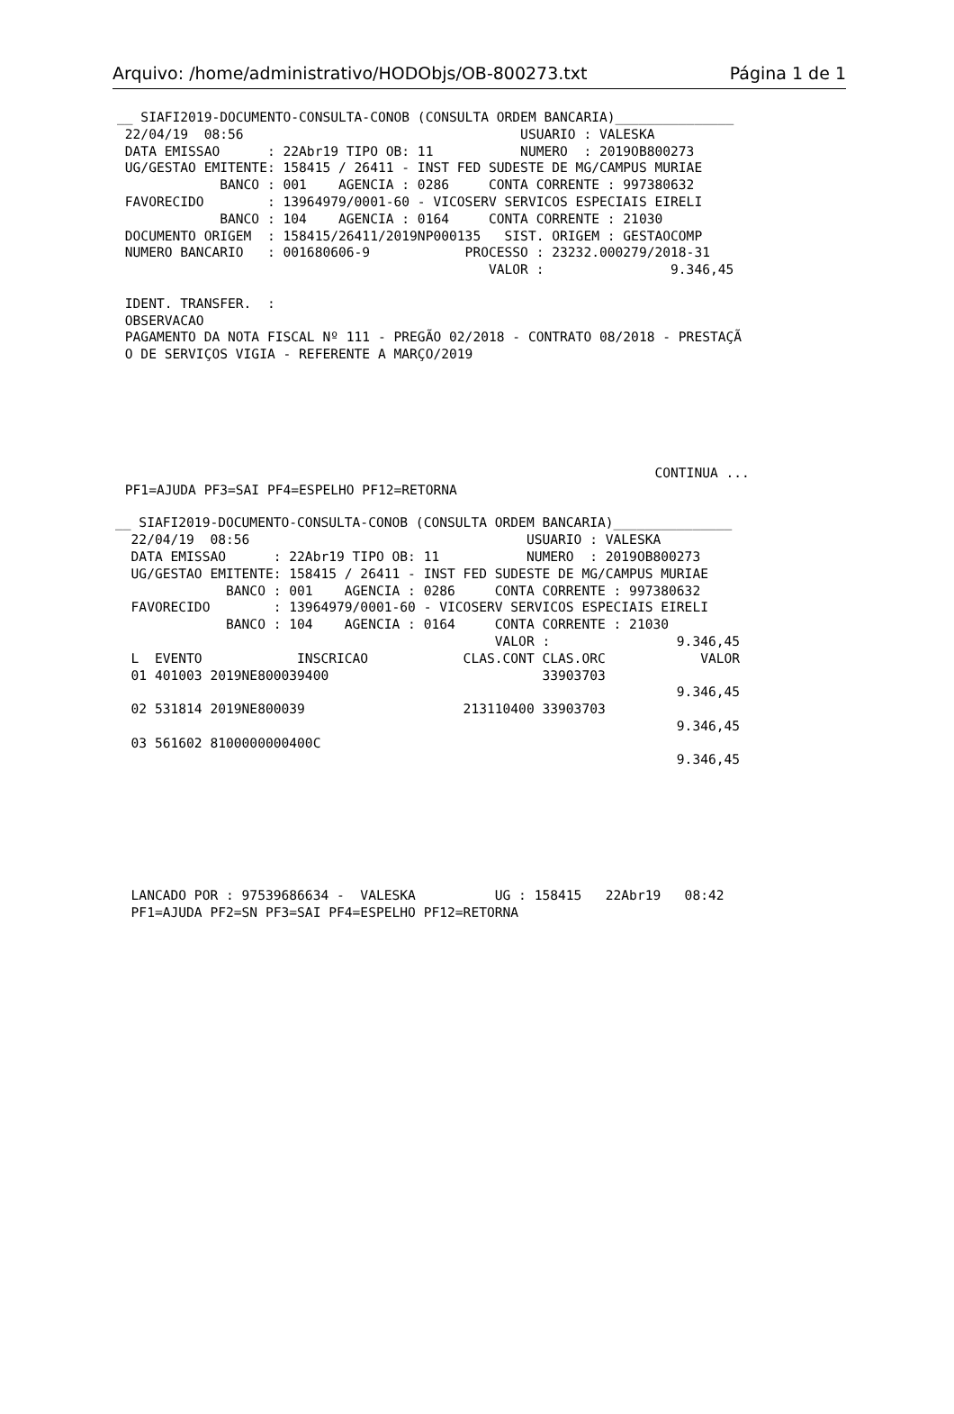Arquivo: /home/administrativo/HODObjs/OB-800273.txt Página 1 de 1
__ SIAFI2019-DOCUMENTO-CONSULTA-CONOB (CONSULTA ORDEM BANCARIA)_______________
 22/04/19  08:56                                   USUARIO : VALESKA
 DATA EMISSAO      : 22Abr19 TIPO OB: 11           NUMERO  : 2019OB800273
 UG/GESTAO EMITENTE: 158415 / 26411 - INST FED SUDESTE DE MG/CAMPUS MURIAE
             BANCO : 001    AGENCIA : 0286     CONTA CORRENTE : 997380632
 FAVORECIDO        : 13964979/0001-60 - VICOSERV SERVICOS ESPECIAIS EIRELI
             BANCO : 104    AGENCIA : 0164     CONTA CORRENTE : 21030
 DOCUMENTO ORIGEM  : 158415/26411/2019NP000135   SIST. ORIGEM : GESTAOCOMP
 NUMERO BANCARIO   : 001680606-9            PROCESSO : 23232.000279/2018-31
                                               VALOR :                9.346,45

 IDENT. TRANSFER.  :
 OBSERVACAO
 PAGAMENTO DA NOTA FISCAL Nº 111 - PREGÃO 02/2018 - CONTRATO 08/2018 - PRESTAÇÃ
 O DE SERVIÇOS VIGIA - REFERENTE A MARÇO/2019






                                                                    CONTINUA ...
 PF1=AJUDA PF3=SAI PF4=ESPELHO PF12=RETORNA
__ SIAFI2019-DOCUMENTO-CONSULTA-CONOB (CONSULTA ORDEM BANCARIA)_______________
  22/04/19  08:56                                   USUARIO : VALESKA
  DATA EMISSAO      : 22Abr19 TIPO OB: 11           NUMERO  : 2019OB800273
  UG/GESTAO EMITENTE: 158415 / 26411 - INST FED SUDESTE DE MG/CAMPUS MURIAE
              BANCO : 001    AGENCIA : 0286     CONTA CORRENTE : 997380632
  FAVORECIDO        : 13964979/0001-60 - VICOSERV SERVICOS ESPECIAIS EIRELI
              BANCO : 104    AGENCIA : 0164     CONTA CORRENTE : 21030
                                                VALOR :                9.346,45
  L  EVENTO            INSCRICAO            CLAS.CONT CLAS.ORC            VALOR
  01 401003 2019NE800039400                           33903703
                                                                       9.346,45
  02 531814 2019NE800039                    213110400 33903703
                                                                       9.346,45
  03 561602 8100000000400C
                                                                       9.346,45







  LANCADO POR : 97539686634 -  VALESKA          UG : 158415   22Abr19   08:42
  PF1=AJUDA PF2=SN PF3=SAI PF4=ESPELHO PF12=RETORNA